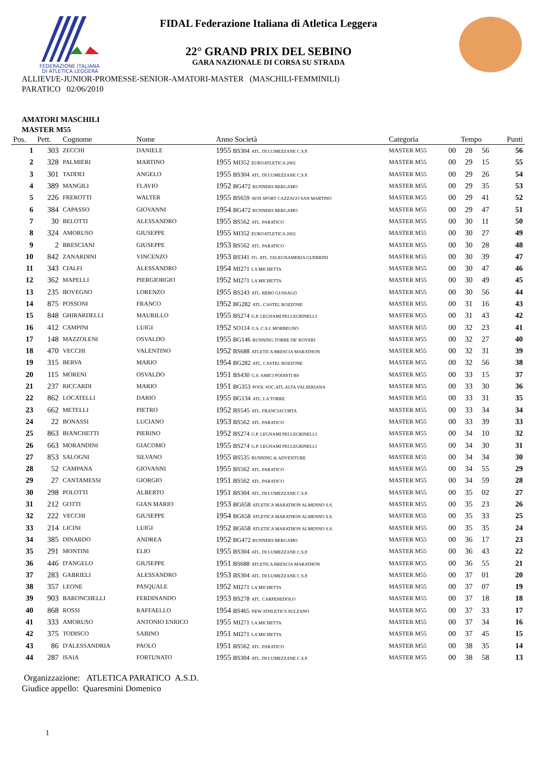FEDERAZIONE ITALIANA
DI ATLETICA LEGGERA
FIDAL Federazione Italiana di Atletica Leggera
22° GRAND PRIX DEL SEBINO
GARA NAZIONALE DI CORSA SU STRADA
ALLIEVI/E-JUNIOR-PROMESSE-SENIOR-AMATORI-MASTER (MASCHILI-FEMMINILI)
PARATICO 02/06/2010
AMATORI MASCHILI
MASTER M55
| Pos. | Pett. | Cognome | Nome | Anno Società | Categoria | Tempo | | | Punti |
| --- | --- | --- | --- | --- | --- | --- | --- | --- | --- |
| 1 | 303 | ZECCHI | DANIELE | 1955 BS304 ATL. DI LUMEZZANE C.S.P. | MASTER M55 | 00 | 28 | 56 | 56 |
| 2 | 328 | PALMIERI | MARTINO | 1955 MI352 EUROATLETICA 2002 | MASTER M55 | 00 | 29 | 15 | 55 |
| 3 | 301 | TADDEI | ANGELO | 1955 BS304 ATL. DI LUMEZZANE C.S.P. | MASTER M55 | 00 | 29 | 26 | 54 |
| 4 | 389 | MANGILI | FLAVIO | 1952 BG472 RUNNERS BERGAMO | MASTER M55 | 00 | 29 | 35 | 53 |
| 5 | 226 | FREROTTI | WALTER | 1955 BS659 AVIS SPORT CAZZAGO SAN MARTINO | MASTER M55 | 00 | 29 | 41 | 52 |
| 6 | 384 | CAPASSO | GIOVANNI | 1954 BG472 RUNNERS BERGAMO | MASTER M55 | 00 | 29 | 47 | 51 |
| 7 | 30 | BELOTTI | ALESSANDRO | 1955 BS562 ATL. PARATICO | MASTER M55 | 00 | 30 | 11 | 50 |
| 8 | 324 | AMORUSO | GIUSEPPE | 1955 MI352 EUROATLETICA 2002 | MASTER M55 | 00 | 30 | 27 | 49 |
| 9 | 2 | BRESCIANI | GIUSEPPE | 1953 BS562 ATL. PARATICO | MASTER M55 | 00 | 30 | 28 | 48 |
| 10 | 842 | ZANARDINI | VINCENZO | 1953 BS341 FG. ATL. FALEGNAMERIA GUERRINI | MASTER M55 | 00 | 30 | 39 | 47 |
| 11 | 343 | CIALFI | ALESSANDRO | 1954 MI271 LA MICHETTA | MASTER M55 | 00 | 30 | 47 | 46 |
| 12 | 362 | MAPELLI | PIERGIORGIO | 1952 MI271 LA MICHETTA | MASTER M55 | 00 | 30 | 49 | 45 |
| 13 | 235 | BOVEGNO | LORENZO | 1955 BS243 ATL. REBO GUSSAGO | MASTER M55 | 00 | 30 | 56 | 44 |
| 14 | 875 | POSSONI | FRANCO | 1952 BG282 ATL. CASTEL ROZZONE | MASTER M55 | 00 | 31 | 16 | 43 |
| 15 | 848 | GHIRARDELLI | MAURILLO | 1955 BS274 G.P. LEGNAMI PELLEGRINELLI | MASTER M55 | 00 | 31 | 43 | 42 |
| 16 | 412 | CAMPINI | LUIGI | 1952 SO114 G.S. C.S.I. MORBEGNO | MASTER M55 | 00 | 32 | 23 | 41 |
| 17 | 148 | MAZZOLENI | OSVALDO | 1955 BG146 RUNNING TORRE DE' ROVERI | MASTER M55 | 00 | 32 | 27 | 40 |
| 18 | 470 | VECCHI | VALENTINO | 1952 BS688 ATLETICA BRESCIA MARATHON | MASTER M55 | 00 | 32 | 31 | 39 |
| 19 | 315 | BERVA | MARIO | 1954 BG282 ATL. CASTEL ROZZONE | MASTER M55 | 00 | 32 | 56 | 38 |
| 20 | 115 | MORENI | OSVALDO | 1951 BS430 G.S. AMICI PODISTI BS | MASTER M55 | 00 | 33 | 15 | 37 |
| 21 | 237 | RICCARDI | MARIO | 1951 BG353 POOL SOC.ATL.ALTA VALSERIANA | MASTER M55 | 00 | 33 | 30 | 36 |
| 22 | 862 | LOCATELLI | DARIO | 1955 BG134 ATL. LA TORRE | MASTER M55 | 00 | 33 | 31 | 35 |
| 23 | 662 | METELLI | PIETRO | 1952 BS545 ATL. FRANCIACORTA | MASTER M55 | 00 | 33 | 34 | 34 |
| 24 | 22 | BONASSI | LUCIANO | 1953 BS562 ATL. PARATICO | MASTER M55 | 00 | 33 | 39 | 33 |
| 25 | 863 | BIANCHETTI | PIERINO | 1952 BS274 G.P. LEGNAMI PELLEGRINELLI | MASTER M55 | 00 | 34 | 10 | 32 |
| 26 | 663 | MORANDINI | GIACOMO | 1955 BS274 G.P. LEGNAMI PELLEGRINELLI | MASTER M55 | 00 | 34 | 30 | 31 |
| 27 | 853 | SALOGNI | SILVANO | 1955 BS535 RUNNING & ADVENTURE | MASTER M55 | 00 | 34 | 34 | 30 |
| 28 | 52 | CAMPANA | GIOVANNI | 1955 BS562 ATL. PARATICO | MASTER M55 | 00 | 34 | 55 | 29 |
| 29 | 27 | CANTAMESSI | GIORGIO | 1951 BS562 ATL. PARATICO | MASTER M55 | 00 | 34 | 59 | 28 |
| 30 | 298 | POLOTTI | ALBERTO | 1951 BS304 ATL. DI LUMEZZANE C.S.P. | MASTER M55 | 00 | 35 | 02 | 27 |
| 31 | 212 | GOTTI | GIAN MARIO | 1953 BG658 ATLETICA MARATHON ALMENNO S.S. | MASTER M55 | 00 | 35 | 23 | 26 |
| 32 | 222 | VECCHI | GIUSEPPE | 1954 BG658 ATLETICA MARATHON ALMENNO S.S. | MASTER M55 | 00 | 35 | 33 | 25 |
| 33 | 214 | LICINI | LUIGI | 1952 BG658 ATLETICA MARATHON ALMENNO S.S. | MASTER M55 | 00 | 35 | 35 | 24 |
| 34 | 385 | DINARDO | ANDREA | 1952 BG472 RUNNERS BERGAMO | MASTER M55 | 00 | 36 | 17 | 23 |
| 35 | 291 | MONTINI | ELIO | 1955 BS304 ATL. DI LUMEZZANE C.S.P. | MASTER M55 | 00 | 36 | 43 | 22 |
| 36 | 446 | D'ANGELO | GIUSEPPE | 1951 BS688 ATLETICA BRESCIA MARATHON | MASTER M55 | 00 | 36 | 55 | 21 |
| 37 | 283 | GABRIELI | ALESSANDRO | 1953 BS304 ATL. DI LUMEZZANE C.S.P. | MASTER M55 | 00 | 37 | 01 | 20 |
| 38 | 357 | LEONE | PASQUALE | 1952 MI271 LA MICHETTA | MASTER M55 | 00 | 37 | 07 | 19 |
| 39 | 903 | BARONCHELLI | FERDINANDO | 1953 BS278 ATL. CARPENEDOLO | MASTER M55 | 00 | 37 | 18 | 18 |
| 40 | 868 | ROSSI | RAFFAELLO | 1954 BS465 NEW ATHLETICS SULZANO | MASTER M55 | 00 | 37 | 33 | 17 |
| 41 | 333 | AMORUSO | ANTONIO ENRICO | 1955 MI271 LA MICHETTA | MASTER M55 | 00 | 37 | 34 | 16 |
| 42 | 375 | TODISCO | SABINO | 1951 MI271 LA MICHETTA | MASTER M55 | 00 | 37 | 45 | 15 |
| 43 | 86 | D'ALESSANDRIA | PAOLO | 1951 BS562 ATL. PARATICO | MASTER M55 | 00 | 38 | 35 | 14 |
| 44 | 287 | ISAIA | FORTUNATO | 1955 BS304 ATL. DI LUMEZZANE C.S.P. | MASTER M55 | 00 | 38 | 58 | 13 |
Organizzazione: ATLETICA PARATICO A.S.D.
Giudice appello: Quaresmini Domenico
1